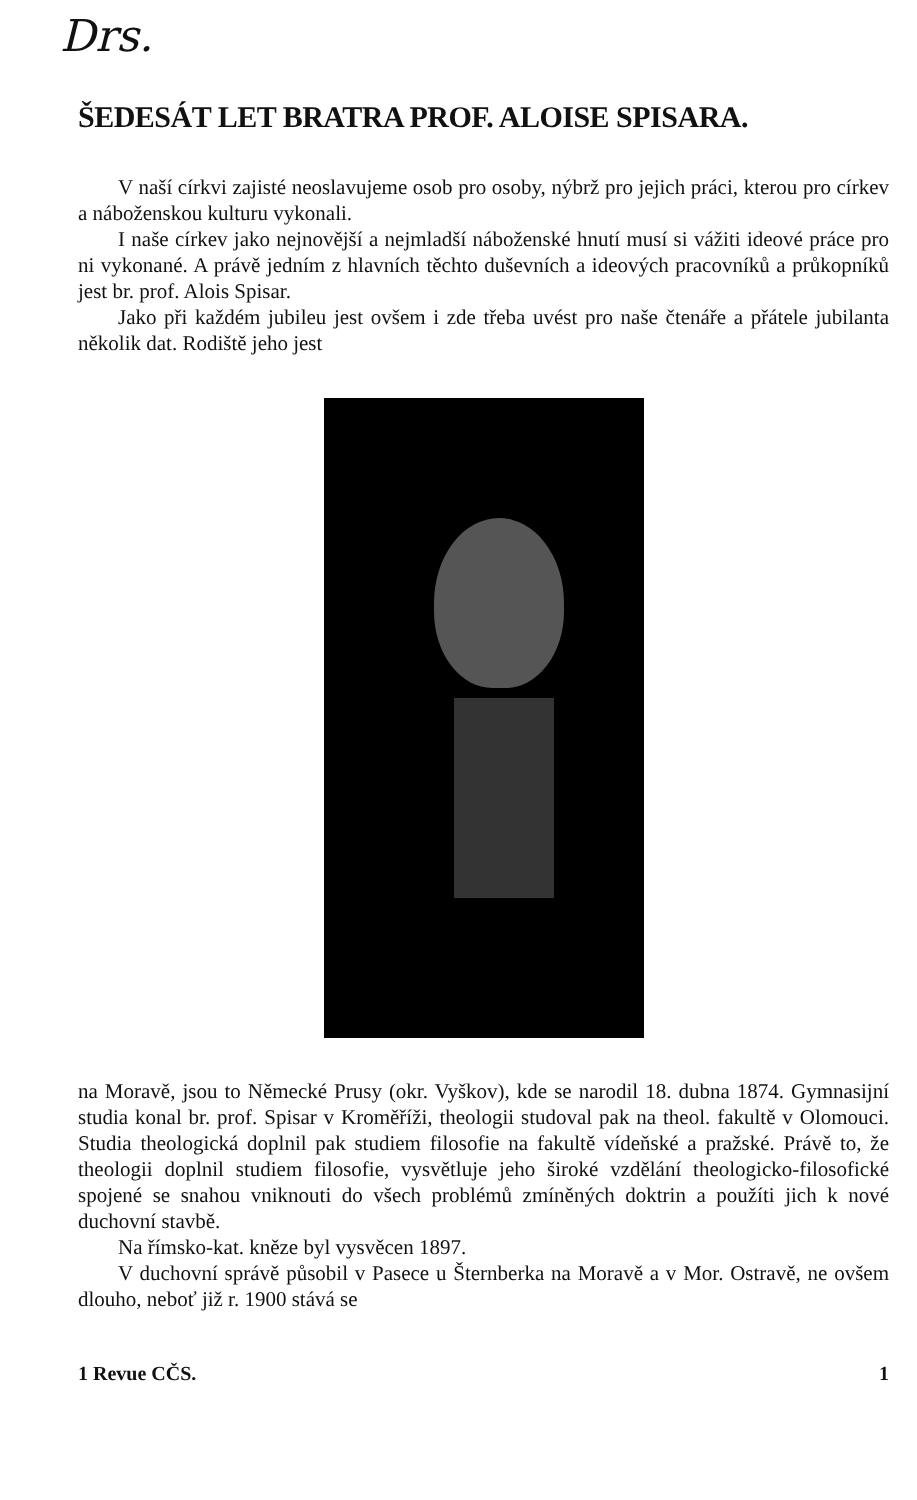Drs.
ŠEDESÁT LET BRATRA PROF. ALOISE SPISARA.
V naší církvi zajisté neoslavujeme osob pro osoby, nýbrž pro jejich práci, kterou pro církev a náboženskou kulturu vykonali.
I naše církev jako nejnovější a nejmladší náboženské hnutí musí si vážiti ideové práce pro ni vykonané. A právě jedním z hlavních těchto duševních a ideových pracovníků a průkopníků jest br. prof. Alois Spisar.
Jako při každém jubileu jest ovšem i zde třeba uvést pro naše čtenáře a přátele jubilanta několik dat. Rodiště jeho jest
na Moravě, jsou to Německé Prusy (okr. Vyškov), kde se narodil 18. dubna 1874. Gymnasijní studia konal br. prof. Spisar v Kroměříži, theologii studoval pak na theol. fakultě v Olomouci. Studia theologická doplnil pak studiem filosofie na fakultě vídeňské a pražské. Právě to, že theologii doplnil studiem filosofie, vysvětluje jeho široké vzdělání theologicko-filosofické spojené se snahou vniknouti do všech problémů zmíněných doktrin a použíti jich k nové duchovní stavbě.
Na římsko-kat. kněze byl vysvěcen 1897.
V duchovní správě působil v Pasece u Šternberka na Moravě a v Mor. Ostravě, ne ovšem dlouho, neboť již r. 1900 stává se
1 Revue CČS. 1